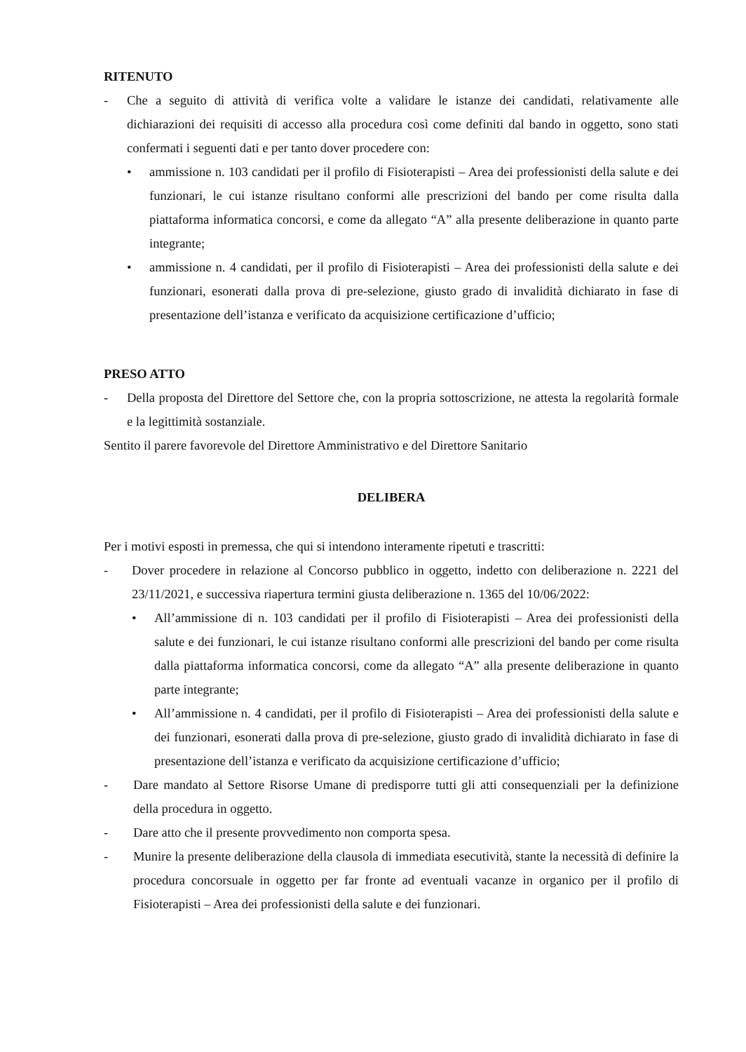RITENUTO
- Che a seguito di attività di verifica volte a validare le istanze dei candidati, relativamente alle dichiarazioni dei requisiti di accesso alla procedura così come definiti dal bando in oggetto, sono stati confermati i seguenti dati e per tanto dover procedere con:
• ammissione n. 103 candidati per il profilo di Fisioterapisti – Area dei professionisti della salute e dei funzionari, le cui istanze risultano conformi alle prescrizioni del bando per come risulta dalla piattaforma informatica concorsi, e come da allegato “A” alla presente deliberazione in quanto parte integrante;
• ammissione n. 4 candidati, per il profilo di Fisioterapisti – Area dei professionisti della salute e dei funzionari, esonerati dalla prova di pre-selezione, giusto grado di invalidità dichiarato in fase di presentazione dell’istanza e verificato da acquisizione certificazione d’ufficio;
PRESO ATTO
- Della proposta del Direttore del Settore che, con la propria sottoscrizione, ne attesta la regolarità formale e la legittimità sostanziale.
Sentito il parere favorevole del Direttore Amministrativo e del Direttore Sanitario
DELIBERA
Per i motivi esposti in premessa, che qui si intendono interamente ripetuti e trascritti:
- Dover procedere in relazione al Concorso pubblico in oggetto, indetto con deliberazione n. 2221 del 23/11/2021, e successiva riapertura termini giusta deliberazione n. 1365 del 10/06/2022:
• All’ammissione di n. 103 candidati per il profilo di Fisioterapisti – Area dei professionisti della salute e dei funzionari, le cui istanze risultano conformi alle prescrizioni del bando per come risulta dalla piattaforma informatica concorsi, come da allegato “A” alla presente deliberazione in quanto parte integrante;
• All’ammissione n. 4 candidati, per il profilo di Fisioterapisti – Area dei professionisti della salute e dei funzionari, esonerati dalla prova di pre-selezione, giusto grado di invalidità dichiarato in fase di presentazione dell’istanza e verificato da acquisizione certificazione d’ufficio;
- Dare mandato al Settore Risorse Umane di predisporre tutti gli atti consequenziali per la definizione della procedura in oggetto.
- Dare atto che il presente provvedimento non comporta spesa.
- Munire la presente deliberazione della clausola di immediata esecutività, stante la necessità di definire la procedura concorsuale in oggetto per far fronte ad eventuali vacanze in organico per il profilo di Fisioterapisti – Area dei professionisti della salute e dei funzionari.